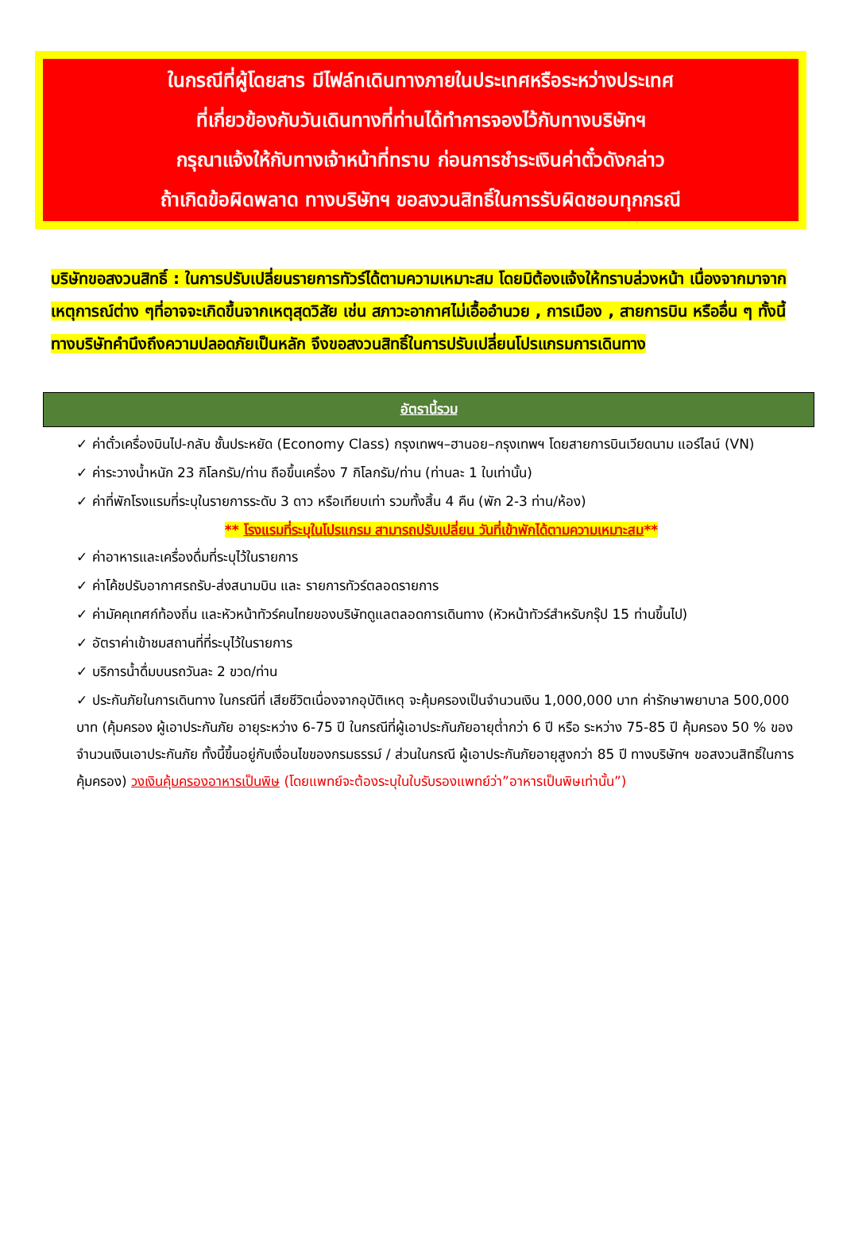ในกรณีที่ผู้โดยสาร มีไฟล์ทเดินทางภายในประเทศหรือระหว่างประเทศ
ที่เกี่ยวข้องกับวันเดินทางที่ท่านได้ทำการจองไว้กับทางบริษัทฯ
กรุณาแจ้งให้กับทางเจ้าหน้าที่ทราบ ก่อนการชำระเงินค่าตั๋วดังกล่าว
ถ้าเกิดข้อผิดพลาด ทางบริษัทฯ ขอสงวนสิทธิ์ในการรับผิดชอบทุกกรณี
บริษัทขอสงวนสิทธิ์ : ในการปรับเปลี่ยนรายการทัวร์ได้ตามความเหมาะสม โดยมิต้องแจ้งให้ทราบล่วงหน้า เนื่องจากมาจากเหตุการณ์ต่าง ๆที่อาจจะเกิดขึ้นจากเหตุสุดวิสัย เช่น สภาวะอากาศไม่เอื้ออำนวย , การเมือง , สายการบิน หรืออื่น ๆ ทั้งนี้ทางบริษัทคำนึงถึงความปลอดภัยเป็นหลัก จึงขอสงวนสิทธิ์ในการปรับเปลี่ยนโปรแกรมการเดินทาง
อัตรานี้รวม
✓ ค่าตั๋วเครื่องบินไป-กลับ ชั้นประหยัด (Economy Class) กรุงเทพฯ–ฮานอย–กรุงเทพฯ โดยสายการบินเวียดนาม แอร์ไลน์ (VN)
✓ ค่าระวางน้ำหนัก 23 กิโลกรัม/ท่าน ถือขึ้นเครื่อง 7 กิโลกรัม/ท่าน (ท่านละ 1 ใบเท่านั้น)
✓ ค่าที่พักโรงแรมที่ระบุในรายการระดับ 3 ดาว หรือเทียบเท่า รวมทั้งสิ้น 4 คืน (พัก 2-3 ท่าน/ห้อง)
** โรงแรมที่ระบุในโปรแกรม สามารถปรับเปลี่ยน วันที่เข้าพักได้ตามความเหมาะสม**
✓ ค่าอาหารและเครื่องดื่มที่ระบุไว้ในรายการ
✓ ค่าโค้ชปรับอากาศรถรับ-ส่งสนามบิน และ รายการทัวร์ตลอดรายการ
✓ ค่ามัคคุเทศก์ท้องถิ่น และหัวหน้าทัวร์คนไทยของบริษัทดูแลตลอดการเดินทาง (หัวหน้าทัวร์สำหรับกรุ๊ป 15 ท่านขึ้นไป)
✓ อัตราค่าเข้าชมสถานที่ที่ระบุไว้ในรายการ
✓ บริการน้ำดื่มบนรถวันละ 2 ขวด/ท่าน
✓ ประกันภัยในการเดินทาง ในกรณีที่ เสียชีวิตเนื่องจากอุบัติเหตุ จะคุ้มครองเป็นจำนวนเงิน 1,000,000 บาท ค่ารักษาพยาบาล 500,000 บาท (คุ้มครอง ผู้เอาประกันภัย อายุระหว่าง 6-75 ปี ในกรณีที่ผู้เอาประกันภัยอายุต่ำกว่า 6 ปี หรือ ระหว่าง 75-85 ปี คุ้มครอง 50 % ของจำนวนเงินเอาประกันภัย ทั้งนี้ขึ้นอยู่กับเงื่อนไขของกรมธรรม์ / ส่วนในกรณี ผู้เอาประกันภัยอายุสูงกว่า 85 ปี ทางบริษัทฯ ขอสงวนสิทธิ์ในการคุ้มครอง) วงเงินคุ้มครองอาหารเป็นพิษ (โดยแพทย์จะต้องระบุในใบรับรองแพทย์ว่า”อาหารเป็นพิษเท่านั้น”)